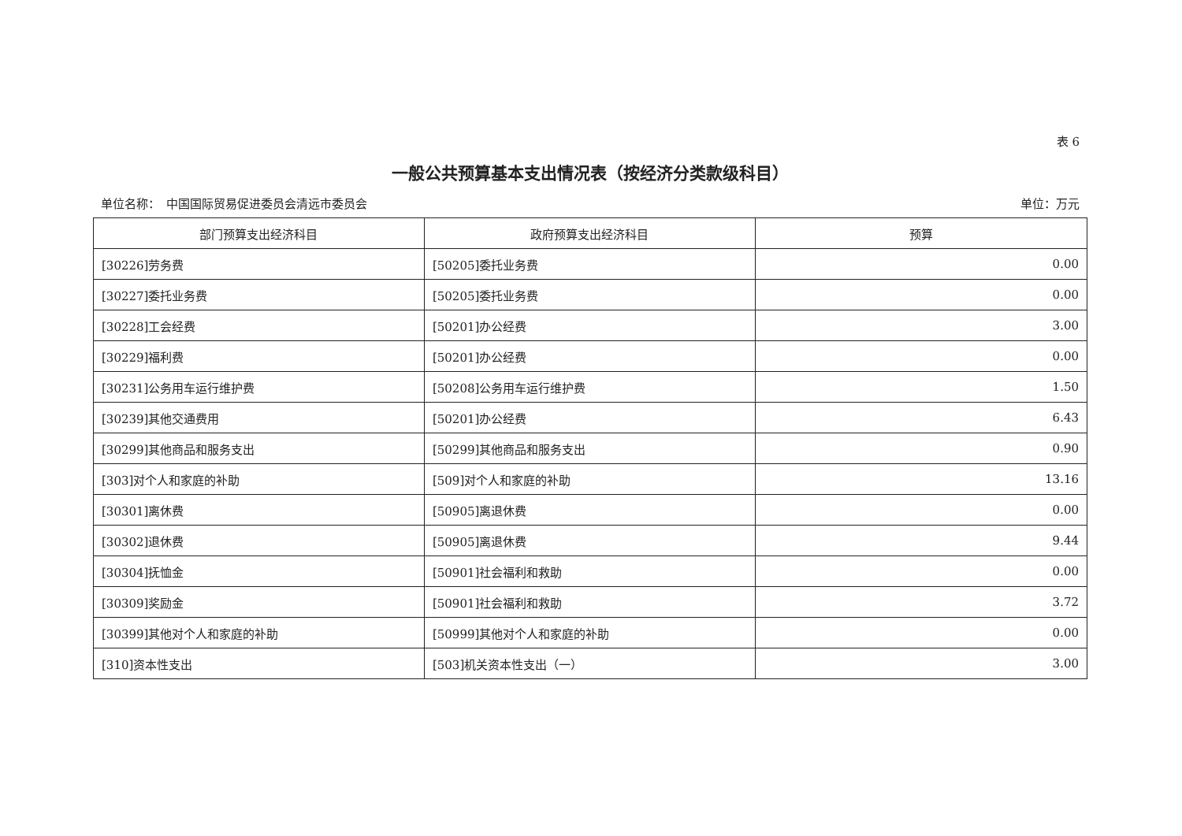表 6
一般公共预算基本支出情况表（按经济分类款级科目）
单位名称：　中国国际贸易促进委员会清远市委员会 单位：万元
| 部门预算支出经济科目 | 政府预算支出经济科目 | 预算 |
| --- | --- | --- |
| [30226]劳务费 | [50205]委托业务费 | 0.00 |
| [30227]委托业务费 | [50205]委托业务费 | 0.00 |
| [30228]工会经费 | [50201]办公经费 | 3.00 |
| [30229]福利费 | [50201]办公经费 | 0.00 |
| [30231]公务用车运行维护费 | [50208]公务用车运行维护费 | 1.50 |
| [30239]其他交通费用 | [50201]办公经费 | 6.43 |
| [30299]其他商品和服务支出 | [50299]其他商品和服务支出 | 0.90 |
| [303]对个人和家庭的补助 | [509]对个人和家庭的补助 | 13.16 |
| [30301]离休费 | [50905]离退休费 | 0.00 |
| [30302]退休费 | [50905]离退休费 | 9.44 |
| [30304]抚恤金 | [50901]社会福利和救助 | 0.00 |
| [30309]奖励金 | [50901]社会福利和救助 | 3.72 |
| [30399]其他对个人和家庭的补助 | [50999]其他对个人和家庭的补助 | 0.00 |
| [310]资本性支出 | [503]机关资本性支出（一） | 3.00 |